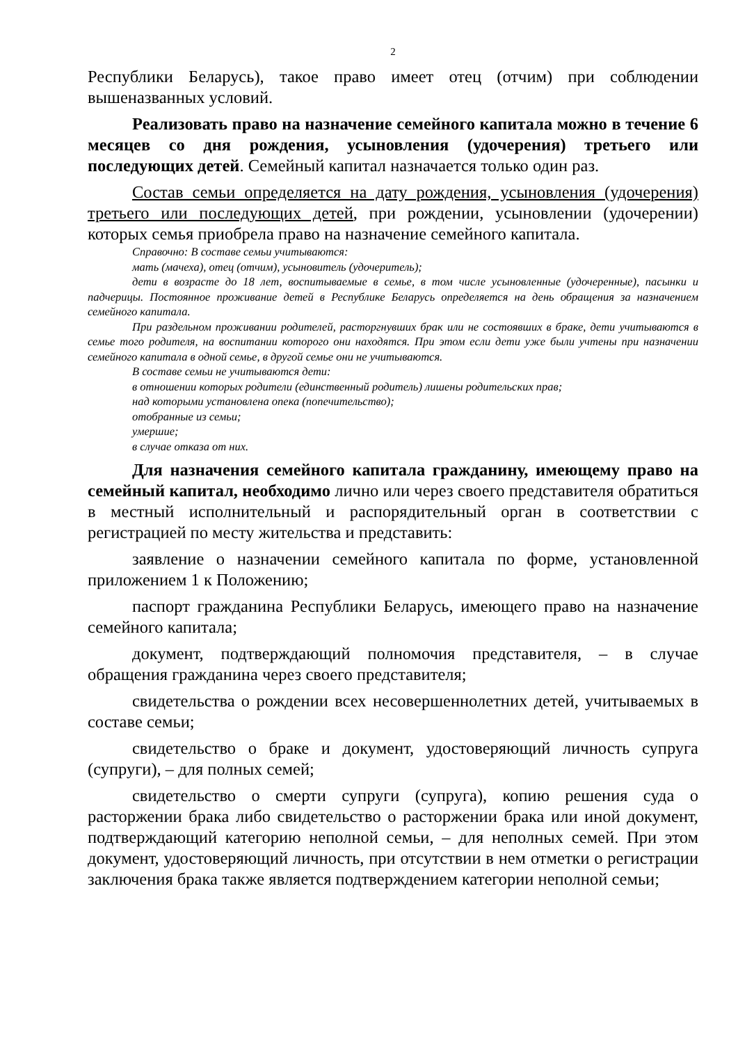2
Республики Беларусь), такое право имеет отец (отчим) при соблюдении вышеназванных условий.
Реализовать право на назначение семейного капитала можно в течение 6 месяцев со дня рождения, усыновления (удочерения) третьего или последующих детей. Семейный капитал назначается только один раз.
Состав семьи определяется на дату рождения, усыновления (удочерения) третьего или последующих детей, при рождении, усыновлении (удочерении) которых семья приобрела право на назначение семейного капитала.
Справочно: В составе семьи учитываются:
мать (мачеха), отец (отчим), усыновитель (удочеритель);
дети в возрасте до 18 лет, воспитываемые в семье, в том числе усыновленные (удочеренные), пасынки и падчерицы. Постоянное проживание детей в Республике Беларусь определяется на день обращения за назначением семейного капитала.
При раздельном проживании родителей, расторгнувших брак или не состоявших в браке, дети учитываются в семье того родителя, на воспитании которого они находятся. При этом если дети уже были учтены при назначении семейного капитала в одной семье, в другой семье они не учитываются.
В составе семьи не учитываются дети:
в отношении которых родители (единственный родитель) лишены родительских прав;
над которыми установлена опека (попечительство);
отобранные из семьи;
умершие;
в случае отказа от них.
Для назначения семейного капитала гражданину, имеющему право на семейный капитал, необходимо лично или через своего представителя обратиться в местный исполнительный и распорядительный орган в соответствии с регистрацией по месту жительства и представить:
заявление о назначении семейного капитала по форме, установленной приложением 1 к Положению;
паспорт гражданина Республики Беларусь, имеющего право на назначение семейного капитала;
документ, подтверждающий полномочия представителя, – в случае обращения гражданина через своего представителя;
свидетельства о рождении всех несовершеннолетних детей, учитываемых в составе семьи;
свидетельство о браке и документ, удостоверяющий личность супруга (супруги), – для полных семей;
свидетельство о смерти супруги (супруга), копию решения суда о расторжении брака либо свидетельство о расторжении брака или иной документ, подтверждающий категорию неполной семьи, – для неполных семей. При этом документ, удостоверяющий личность, при отсутствии в нем отметки о регистрации заключения брака также является подтверждением категории неполной семьи;